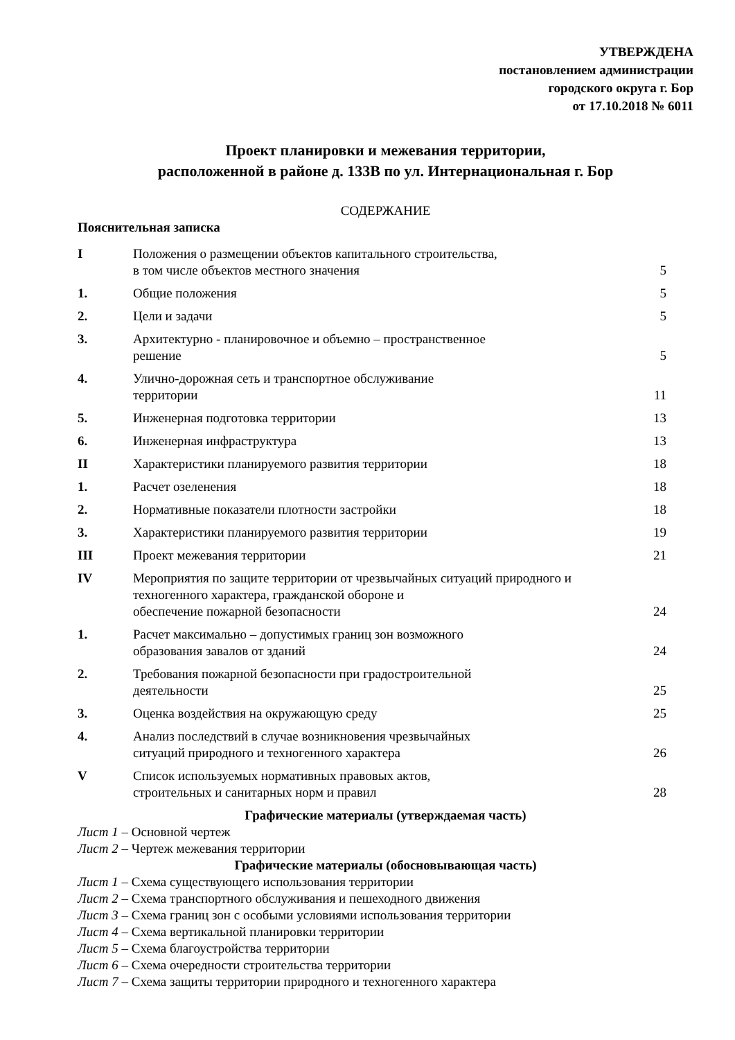УТВЕРЖДЕНА
постановлением администрации
городского округа г. Бор
от 17.10.2018 № 6011
Проект планировки и межевания территории,
расположенной в районе д. 133В по ул. Интернациональная г. Бор
СОДЕРЖАНИЕ
Пояснительная записка
| I | Положения о размещении объектов капитального строительства, в том числе объектов местного значения | 5 |
| 1. | Общие положения | 5 |
| 2. | Цели и задачи | 5 |
| 3. | Архитектурно - планировочное и объемно – пространственное решение | 5 |
| 4. | Улично-дорожная сеть и транспортное обслуживание территории | 11 |
| 5. | Инженерная подготовка территории | 13 |
| 6. | Инженерная инфраструктура | 13 |
| II | Характеристики планируемого развития территории | 18 |
| 1. | Расчет озеленения | 18 |
| 2. | Нормативные показатели плотности застройки | 18 |
| 3. | Характеристики планируемого развития территории | 19 |
| III | Проект межевания территории | 21 |
| IV | Мероприятия по защите территории от чрезвычайных ситуаций природного и техногенного характера, гражданской обороне и обеспечение пожарной безопасности | 24 |
| 1. | Расчет максимально – допустимых границ зон возможного образования завалов от зданий | 24 |
| 2. | Требования пожарной безопасности при градостроительной деятельности | 25 |
| 3. | Оценка воздействия на окружающую среду | 25 |
| 4. | Анализ последствий в случае возникновения чрезвычайных ситуаций природного и техногенного характера | 26 |
| V | Список используемых нормативных правовых актов, строительных и санитарных норм и правил | 28 |
Графические материалы (утверждаемая часть)
Лист 1 – Основной чертеж
Лист 2 – Чертеж межевания территории
Графические материалы (обосновывающая часть)
Лист 1 – Схема существующего использования территории
Лист 2 – Схема транспортного обслуживания и пешеходного движения
Лист 3 – Схема границ зон с особыми условиями использования территории
Лист 4 – Схема вертикальной планировки территории
Лист 5 – Схема благоустройства территории
Лист 6 – Схема очередности строительства территории
Лист 7 – Схема защиты территории природного и техногенного характера